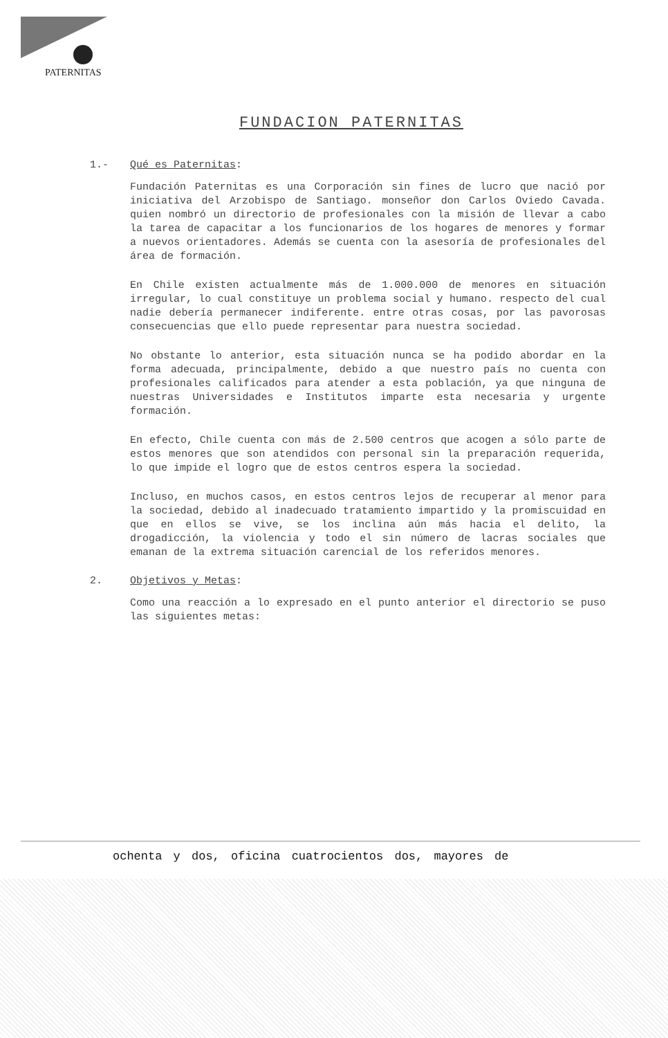PATERNITAS
FUNDACION PATERNITAS
1.- Qué es Paternitas:
Fundación Paternitas es una Corporación sin fines de lucro que nació por iniciativa del Arzobispo de Santiago. monseñor don Carlos Oviedo Cavada. quien nombró un directorio de profesionales con la misión de llevar a cabo la tarea de capacitar a los funcionarios de los hogares de menores y formar a nuevos orientadores. Además se cuenta con la asesoría de profesionales del área de formación.
En Chile existen actualmente más de 1.000.000 de menores en situación irregular, lo cual constituye un problema social y humano. respecto del cual nadie debería permanecer indiferente. entre otras cosas, por las pavorosas consecuencias que ello puede representar para nuestra sociedad.
No obstante lo anterior, esta situación nunca se ha podido abordar en la forma adecuada, principalmente, debido a que nuestro país no cuenta con profesionales calificados para atender a esta población, ya que ninguna de nuestras Universidades e Institutos imparte esta necesaria y urgente formación.
En efecto, Chile cuenta con más de 2.500 centros que acogen a sólo parte de estos menores que son atendidos con personal sin la preparación requerida, lo que impide el logro que de estos centros espera la sociedad.
Incluso, en muchos casos, en estos centros lejos de recuperar al menor para la sociedad, debido al inadecuado tratamiento impartido y la promiscuidad en que en ellos se vive, se los inclina aún más hacia el delito, la drogadicción, la violencia y todo el sin número de lacras sociales que emanan de la extrema situación carencial de los referidos menores.
2. Objetivos y Metas:
Como una reacción a lo expresado en el punto anterior el directorio se puso las siguientes metas:
ochenta y dos, oficina cuatrocientos dos, mayores de